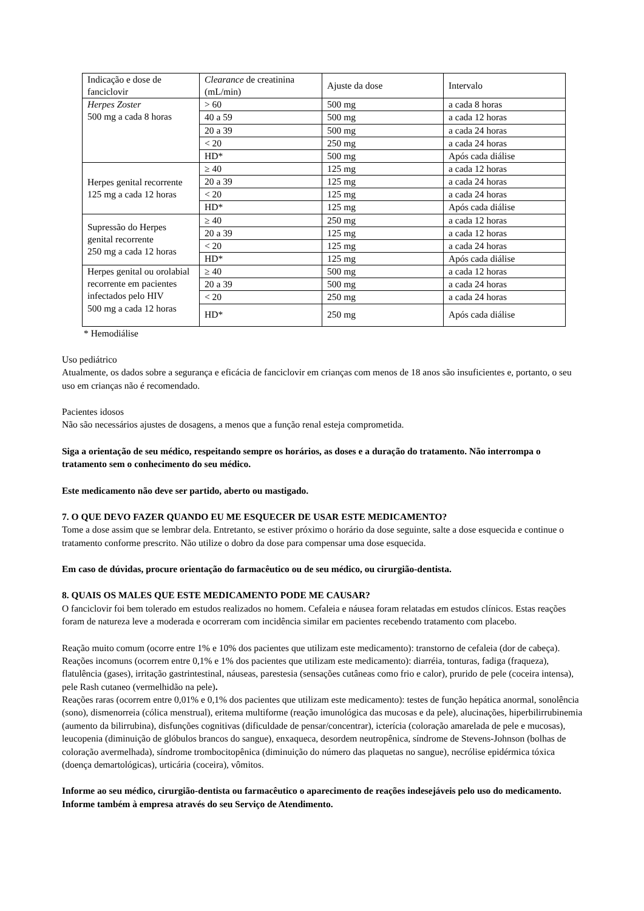| Indicação e dose de fanciclovir | Clearance de creatinina (mL/min) | Ajuste da dose | Intervalo |
| Herpes Zoster 500 mg a cada 8 horas | > 60 | 500 mg | a cada 8 horas |
| | 40 a 59 | 500 mg | a cada 12 horas |
| | 20 a 39 | 500 mg | a cada 24 horas |
| | < 20 | 250 mg | a cada 24 horas |
| | HD* | 500 mg | Após cada diálise |
| Herpes genital recorrente 125 mg a cada 12 horas | ≥ 40 | 125 mg | a cada 12 horas |
| | 20 a 39 | 125 mg | a cada 24 horas |
| | < 20 | 125 mg | a cada 24 horas |
| | HD* | 125 mg | Após cada diálise |
| Supressão do Herpes genital recorrente 250 mg a cada 12 horas | ≥ 40 | 250 mg | a cada 12 horas |
| | 20 a 39 | 125 mg | a cada 12 horas |
| | < 20 | 125 mg | a cada 24 horas |
| | HD* | 125 mg | Após cada diálise |
| Herpes genital ou orolabial recorrente em pacientes infectados pelo HIV 500 mg a cada 12 horas | ≥ 40 | 500 mg | a cada 12 horas |
| | 20 a 39 | 500 mg | a cada 24 horas |
| | < 20 | 250 mg | a cada 24 horas |
| | HD* | 250 mg | Após cada diálise |
* Hemodiálise
Uso pediátrico
Atualmente, os dados sobre a segurança e eficácia de fanciclovir em crianças com menos de 18 anos são insuficientes e, portanto, o seu uso em crianças não é recomendado.
Pacientes idosos
Não são necessários ajustes de dosagens, a menos que a função renal esteja comprometida.
Siga a orientação de seu médico, respeitando sempre os horários, as doses e a duração do tratamento. Não interrompa o tratamento sem o conhecimento do seu médico.
Este medicamento não deve ser partido, aberto ou mastigado.
7. O QUE DEVO FAZER QUANDO EU ME ESQUECER DE USAR ESTE MEDICAMENTO?
Tome a dose assim que se lembrar dela. Entretanto, se estiver próximo o horário da dose seguinte, salte a dose esquecida e continue o tratamento conforme prescrito. Não utilize o dobro da dose para compensar uma dose esquecida.
Em caso de dúvidas, procure orientação do farmacêutico ou de seu médico, ou cirurgião-dentista.
8. QUAIS OS MALES QUE ESTE MEDICAMENTO PODE ME CAUSAR?
O fanciclovir foi bem tolerado em estudos realizados no homem. Cefaleia e náusea foram relatadas em estudos clínicos. Estas reações foram de natureza leve a moderada e ocorreram com incidência similar em pacientes recebendo tratamento com placebo.
Reação muito comum (ocorre entre 1% e 10% dos pacientes que utilizam este medicamento): transtorno de cefaleia (dor de cabeça).
Reações incomuns (ocorrem entre 0,1% e 1% dos pacientes que utilizam este medicamento): diarréia, tonturas, fadiga (fraqueza), flatulência (gases), irritação gastrintestinal, náuseas, parestesia (sensações cutâneas como frio e calor), prurido de pele (coceira intensa), pele Rash cutaneo (vermelhidão na pele).
Reações raras (ocorrem entre 0,01% e 0,1% dos pacientes que utilizam este medicamento): testes de função hepática anormal, sonolência (sono), dismenorreia (cólica menstrual), eritema multiforme (reação imunológica das mucosas e da pele), alucinações, hiperbilirrubinemia (aumento da bilirrubina), disfunções cognitivas (dificuldade de pensar/concentrar), icterícia (coloração amarelada de pele e mucosas), leucopenia (diminuição de glóbulos brancos do sangue), enxaqueca, desordem neutropênica, síndrome de Stevens-Johnson (bolhas de coloração avermelhada), síndrome trombocitopênica (diminuição do número das plaquetas no sangue), necrólise epidérmica tóxica (doença demartológicas), urticária (coceira), vômitos.
Informe ao seu médico, cirurgião-dentista ou farmacêutico o aparecimento de reações indesejáveis pelo uso do medicamento. Informe também à empresa através do seu Serviço de Atendimento.